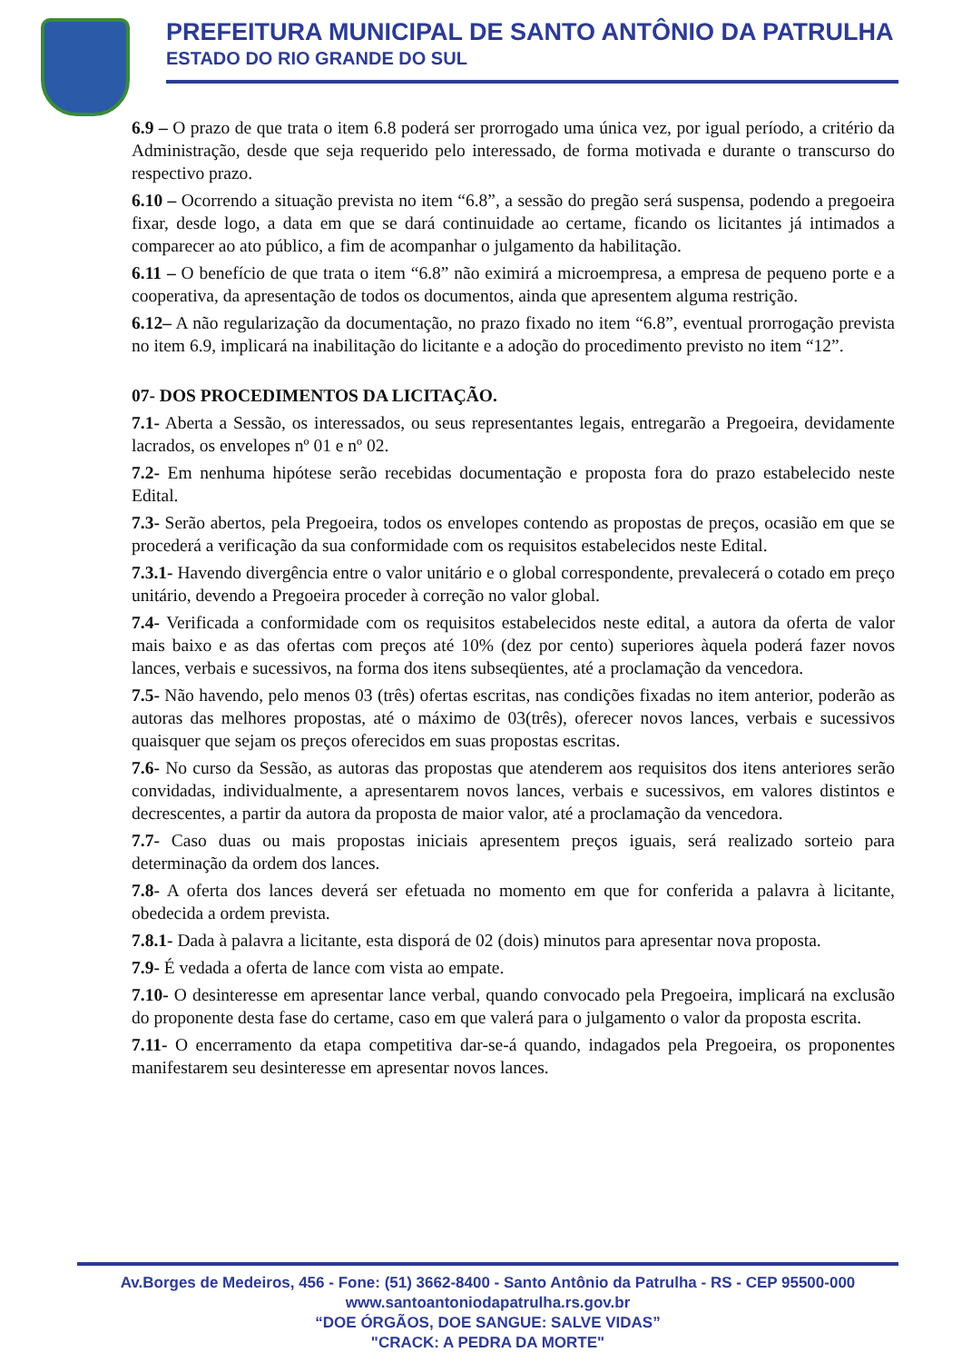PREFEITURA MUNICIPAL DE SANTO ANTÔNIO DA PATRULHA
ESTADO DO RIO GRANDE DO SUL
6.9 – O prazo de que trata o item 6.8 poderá ser prorrogado uma única vez, por igual período, a critério da Administração, desde que seja requerido pelo interessado, de forma motivada e durante o transcurso do respectivo prazo.
6.10 – Ocorrendo a situação prevista no item “6.8”, a sessão do pregão será suspensa, podendo a pregoeira fixar, desde logo, a data em que se dará continuidade ao certame, ficando os licitantes já intimados a comparecer ao ato público, a fim de acompanhar o julgamento da habilitação.
6.11 – O benefício de que trata o item “6.8” não eximirá a microempresa, a empresa de pequeno porte e a cooperativa, da apresentação de todos os documentos, ainda que apresentem alguma restrição.
6.12– A não regularização da documentação, no prazo fixado no item “6.8”, eventual prorrogação prevista no item 6.9, implicará na inabilitação do licitante e a adoção do procedimento previsto no item “12”.
07- DOS PROCEDIMENTOS DA LICITAÇÃO.
7.1- Aberta a Sessão, os interessados, ou seus representantes legais, entregarão a Pregoeira, devidamente lacrados, os envelopes nº 01 e nº 02.
7.2- Em nenhuma hipótese serão recebidas documentação e proposta fora do prazo estabelecido neste Edital.
7.3- Serão abertos, pela Pregoeira, todos os envelopes contendo as propostas de preços, ocasião em que se procederá a verificação da sua conformidade com os requisitos estabelecidos neste Edital.
7.3.1- Havendo divergência entre o valor unitário e o global correspondente, prevalecerá o cotado em preço unitário, devendo a Pregoeira proceder à correção no valor global.
7.4- Verificada a conformidade com os requisitos estabelecidos neste edital, a autora da oferta de valor mais baixo e as das ofertas com preços até 10% (dez por cento) superiores àquela poderá fazer novos lances, verbais e sucessivos, na forma dos itens subseqüentes, até a proclamação da vencedora.
7.5- Não havendo, pelo menos 03 (três) ofertas escritas, nas condições fixadas no item anterior, poderão as autoras das melhores propostas, até o máximo de 03(três), oferecer novos lances, verbais e sucessivos quaisquer que sejam os preços oferecidos em suas propostas escritas.
7.6- No curso da Sessão, as autoras das propostas que atenderem aos requisitos dos itens anteriores serão convidadas, individualmente, a apresentarem novos lances, verbais e sucessivos, em valores distintos e decrescentes, a partir da autora da proposta de maior valor, até a proclamação da vencedora.
7.7- Caso duas ou mais propostas iniciais apresentem preços iguais, será realizado sorteio para determinação da ordem dos lances.
7.8- A oferta dos lances deverá ser efetuada no momento em que for conferida a palavra à licitante, obedecida a ordem prevista.
7.8.1- Dada à palavra a licitante, esta disporá de 02 (dois) minutos para apresentar nova proposta.
7.9- É vedada a oferta de lance com vista ao empate.
7.10- O desinteresse em apresentar lance verbal, quando convocado pela Pregoeira, implicará na exclusão do proponente desta fase do certame, caso em que valerá para o julgamento o valor da proposta escrita.
7.11- O encerramento da etapa competitiva dar-se-á quando, indagados pela Pregoeira, os proponentes manifestarem seu desinteresse em apresentar novos lances.
Av.Borges de Medeiros, 456 - Fone: (51) 3662-8400 - Santo Antônio da Patrulha - RS - CEP 95500-000
www.santoantoniodapatrulha.rs.gov.br
“DOE ÓRGÃOS, DOE SANGUE: SALVE VIDAS”
"CRACK: A PEDRA DA MORTE"